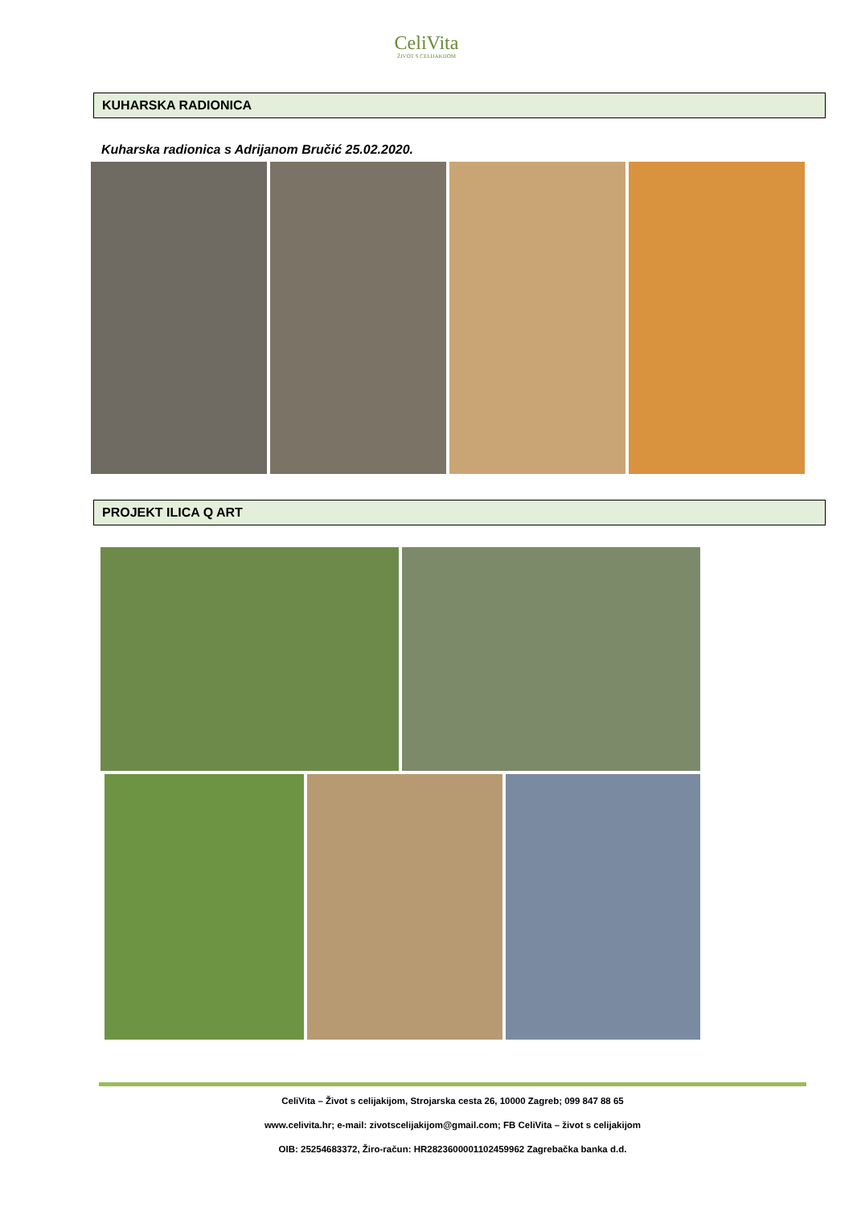CeliVita
ŽIVOT S CELIJAKIJOM
KUHARSKA RADIONICA
Kuharska radionica s Adrijanom Bručić 25.02.2020.
PROJEKT ILICA Q ART
CeliVita – Život s celijakijom, Strojarska cesta 26, 10000 Zagreb; 099 847 88 65
www.celivita.hr; e-mail: zivotscelijakijom@gmail.com; FB CeliVita – život s celijakijom
OIB: 25254683372, Žiro-račun: HR2823600001102459962 Zagrebačka banka d.d.